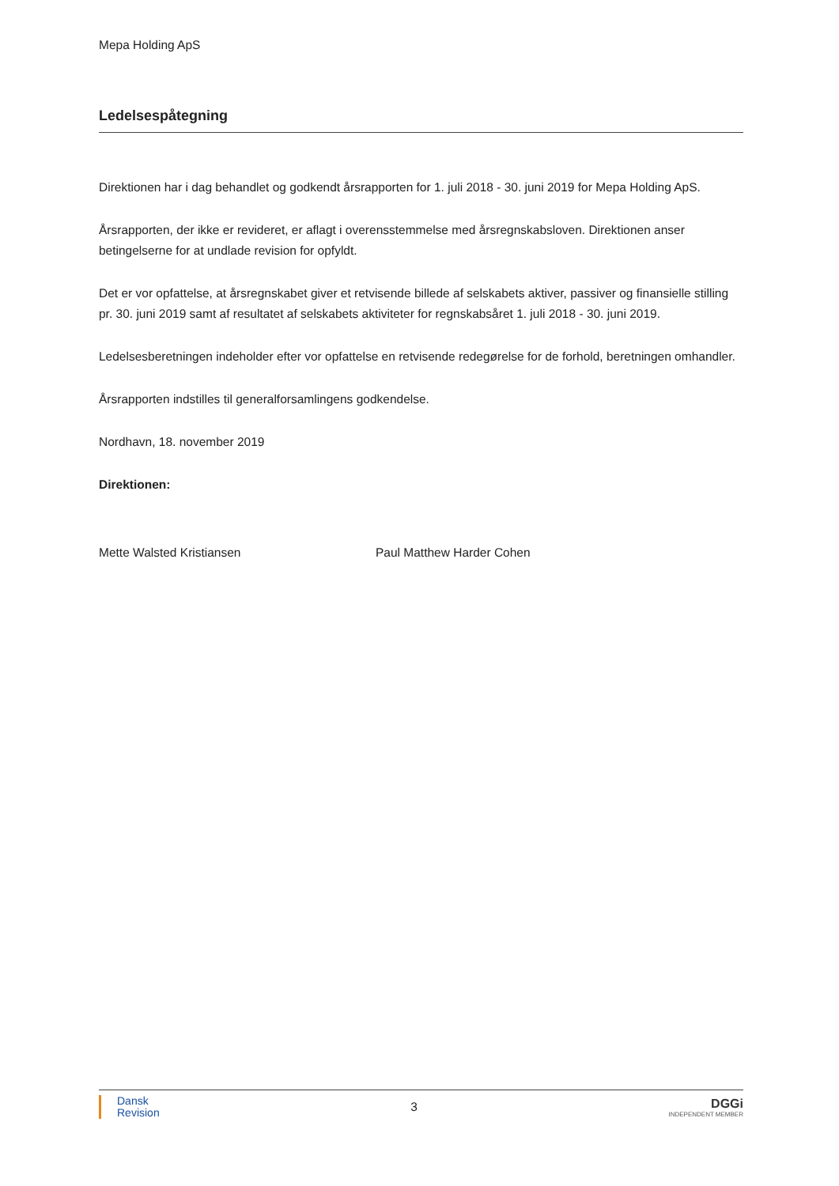Mepa Holding ApS
Ledelsespåtegning
Direktionen har i dag behandlet og godkendt årsrapporten for 1. juli 2018 - 30. juni 2019 for Mepa Holding ApS.
Årsrapporten, der ikke er revideret, er aflagt i overensstemmelse med årsregnskabsloven. Direktionen anser betingelserne for at undlade revision for opfyldt.
Det er vor opfattelse, at årsregnskabet giver et retvisende billede af selskabets aktiver, passiver og finansielle stilling pr. 30. juni 2019 samt af resultatet af selskabets aktiviteter for regnskabsåret 1. juli 2018 - 30. juni 2019.
Ledelsesberetningen indeholder efter vor opfattelse en retvisende redegørelse for de forhold, beretningen omhandler.
Årsrapporten indstilles til generalforsamlingens godkendelse.
Nordhavn, 18. november 2019
Direktionen:
Mette Walsted Kristiansen Paul Matthew Harder Cohen
Dansk
Revision
3
DGGi
INDEPENDENT MEMBER